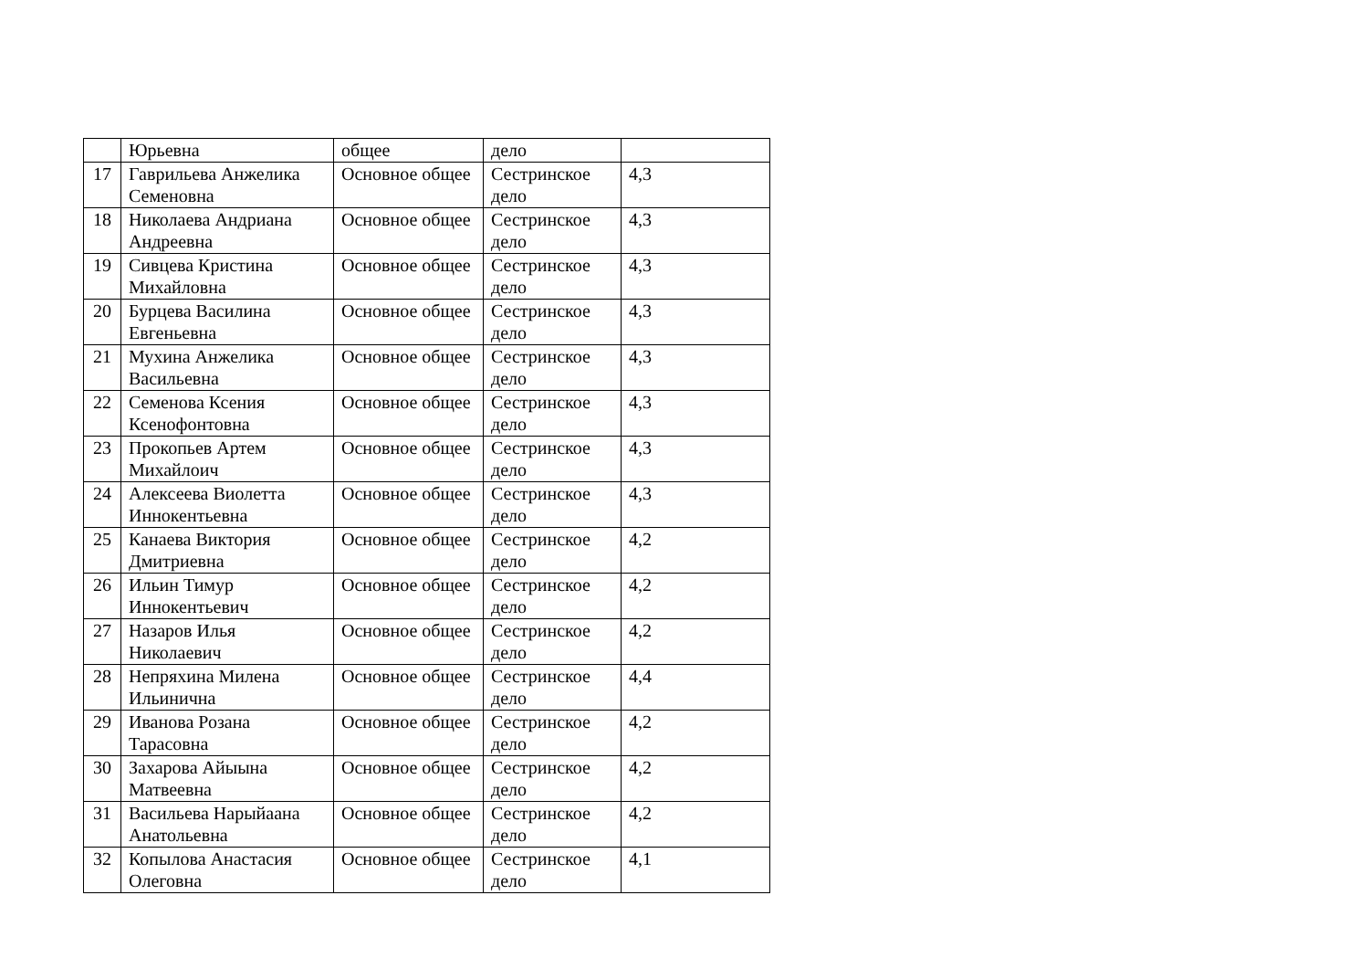| | Юрьевна | общее | дело | |
| 17 | Гаврильева Анжелика Семеновна | Основное общее | Сестринское дело | 4,3 |
| 18 | Николаева Андриана Андреевна | Основное общее | Сестринское дело | 4,3 |
| 19 | Сивцева Кристина Михайловна | Основное общее | Сестринское дело | 4,3 |
| 20 | Бурцева Василина Евгеньевна | Основное общее | Сестринское дело | 4,3 |
| 21 | Мухина Анжелика Васильевна | Основное общее | Сестринское дело | 4,3 |
| 22 | Семенова Ксения Ксенофонтовна | Основное общее | Сестринское дело | 4,3 |
| 23 | Прокопьев Артем Михайлоич | Основное общее | Сестринское дело | 4,3 |
| 24 | Алексеева Виолетта Иннокентьевна | Основное общее | Сестринское дело | 4,3 |
| 25 | Канаева Виктория Дмитриевна | Основное общее | Сестринское дело | 4,2 |
| 26 | Ильин Тимур Иннокентьевич | Основное общее | Сестринское дело | 4,2 |
| 27 | Назаров Илья Николаевич | Основное общее | Сестринское дело | 4,2 |
| 28 | Непряхина Милена Ильинична | Основное общее | Сестринское дело | 4,4 |
| 29 | Иванова Розана Тарасовна | Основное общее | Сестринское дело | 4,2 |
| 30 | Захарова Айыына Матвеевна | Основное общее | Сестринское дело | 4,2 |
| 31 | Васильева Нарыйаана Анатольевна | Основное общее | Сестринское дело | 4,2 |
| 32 | Копылова Анастасия Олеговна | Основное общее | Сестринское дело | 4,1 |